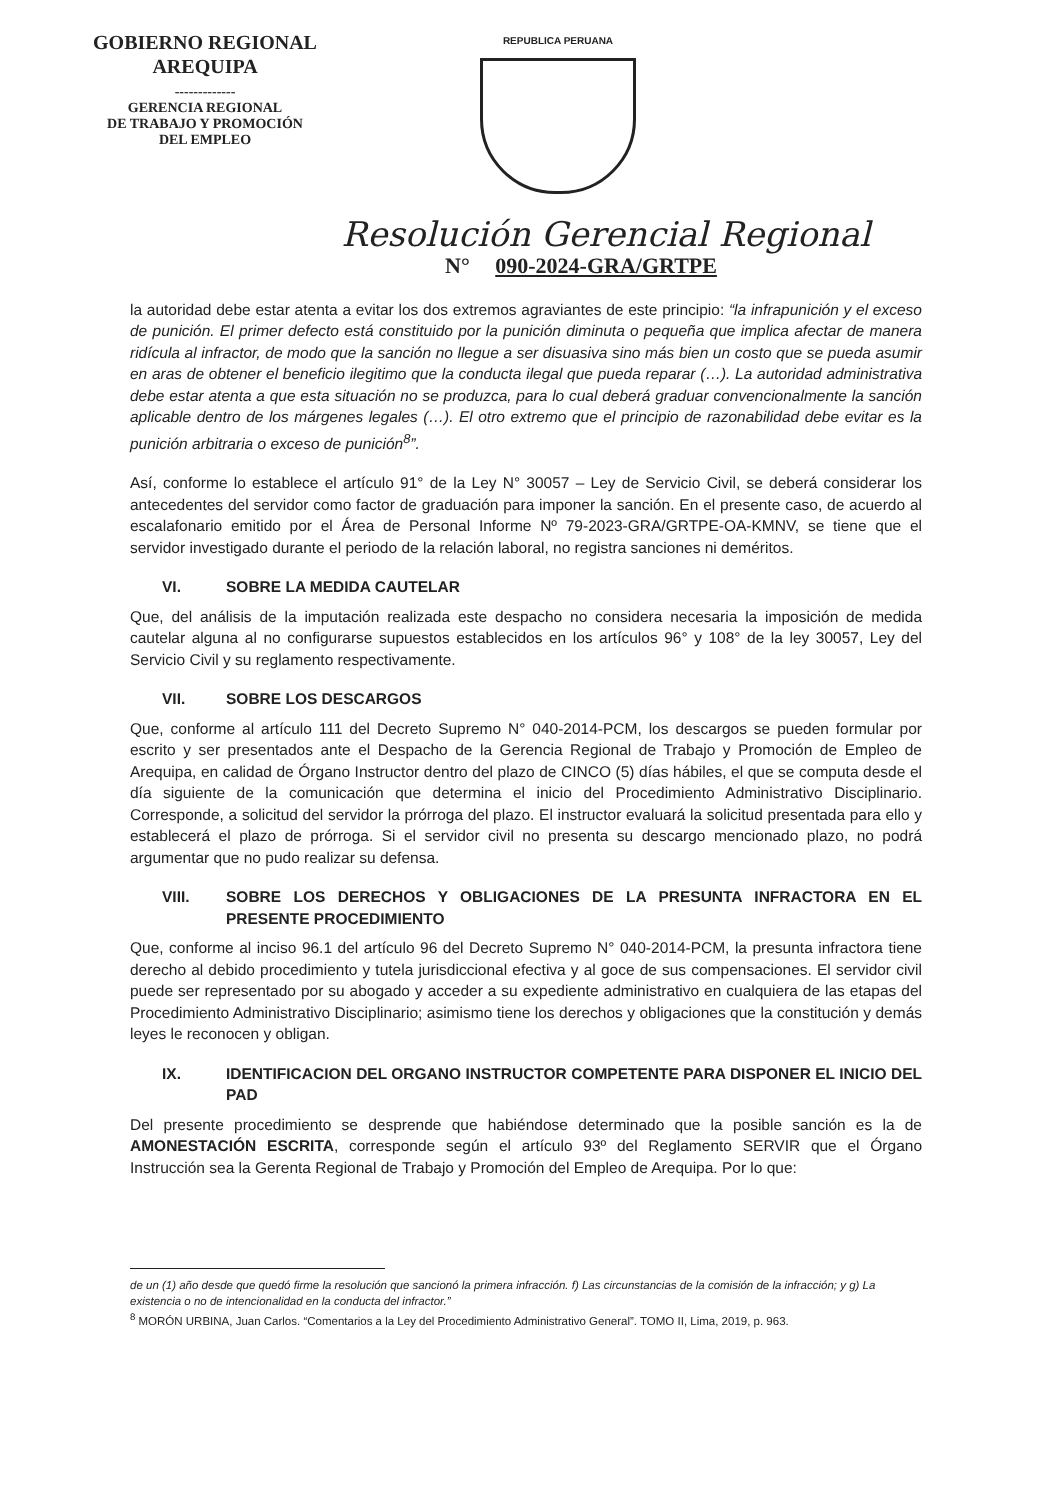GOBIERNO REGIONAL
AREQUIPA
-------------
GERENCIA REGIONAL
DE TRABAJO Y PROMOCIÓN
DEL EMPLEO
REPUBLICA PERUANA
Resolución Gerencial Regional
N° 090-2024-GRA/GRTPE
la autoridad debe estar atenta a evitar los dos extremos agraviantes de este principio: “la infrapunición y el exceso de punición. El primer defecto está constituido por la punición diminuta o pequeña que implica afectar de manera ridícula al infractor, de modo que la sanción no llegue a ser disuasiva sino más bien un costo que se pueda asumir en aras de obtener el beneficio ilegitimo que la conducta ilegal que pueda reparar (…). La autoridad administrativa debe estar atenta a que esta situación no se produzca, para lo cual deberá graduar convencionalmente la sanción aplicable dentro de los márgenes legales (…). El otro extremo que el principio de razonabilidad debe evitar es la punición arbitraria o exceso de punición<sup>8</sup>”.
Así, conforme lo establece el artículo 91° de la Ley N° 30057 – Ley de Servicio Civil, se deberá considerar los antecedentes del servidor como factor de graduación para imponer la sanción. En el presente caso, de acuerdo al escalafonario emitido por el Área de Personal Informe Nº 79-2023-GRA/GRTPE-OA-KMNV, se tiene que el servidor investigado durante el periodo de la relación laboral, no registra sanciones ni deméritos.
VI. SOBRE LA MEDIDA CAUTELAR
Que, del análisis de la imputación realizada este despacho no considera necesaria la imposición de medida cautelar alguna al no configurarse supuestos establecidos en los artículos 96° y 108° de la ley 30057, Ley del Servicio Civil y su reglamento respectivamente.
VII. SOBRE LOS DESCARGOS
Que, conforme al artículo 111 del Decreto Supremo N° 040-2014-PCM, los descargos se pueden formular por escrito y ser presentados ante el Despacho de la Gerencia Regional de Trabajo y Promoción de Empleo de Arequipa, en calidad de Órgano Instructor dentro del plazo de CINCO (5) días hábiles, el que se computa desde el día siguiente de la comunicación que determina el inicio del Procedimiento Administrativo Disciplinario. Corresponde, a solicitud del servidor la prórroga del plazo. El instructor evaluará la solicitud presentada para ello y establecerá el plazo de prórroga. Si el servidor civil no presenta su descargo mencionado plazo, no podrá argumentar que no pudo realizar su defensa.
VIII. SOBRE LOS DERECHOS Y OBLIGACIONES DE LA PRESUNTA INFRACTORA EN EL PRESENTE PROCEDIMIENTO
Que, conforme al inciso 96.1 del artículo 96 del Decreto Supremo N° 040-2014-PCM, la presunta infractora tiene derecho al debido procedimiento y tutela jurisdiccional efectiva y al goce de sus compensaciones. El servidor civil puede ser representado por su abogado y acceder a su expediente administrativo en cualquiera de las etapas del Procedimiento Administrativo Disciplinario; asimismo tiene los derechos y obligaciones que la constitución y demás leyes le reconocen y obligan.
IX. IDENTIFICACION DEL ORGANO INSTRUCTOR COMPETENTE PARA DISPONER EL INICIO DEL PAD
Del presente procedimiento se desprende que habiéndose determinado que la posible sanción es la de AMONESTACIÓN ESCRITA, corresponde según el artículo 93º del Reglamento SERVIR que el Órgano Instrucción sea la Gerenta Regional de Trabajo y Promoción del Empleo de Arequipa. Por lo que:
de un (1) año desde que quedó firme la resolución que sancionó la primera infracción. f) Las circunstancias de la comisión de la infracción; y g) La existencia o no de intencionalidad en la conducta del infractor.”
<sup>8</sup> MORÓN URBINA, Juan Carlos. “Comentarios a la Ley del Procedimiento Administrativo General”. TOMO II, Lima, 2019, p. 963.